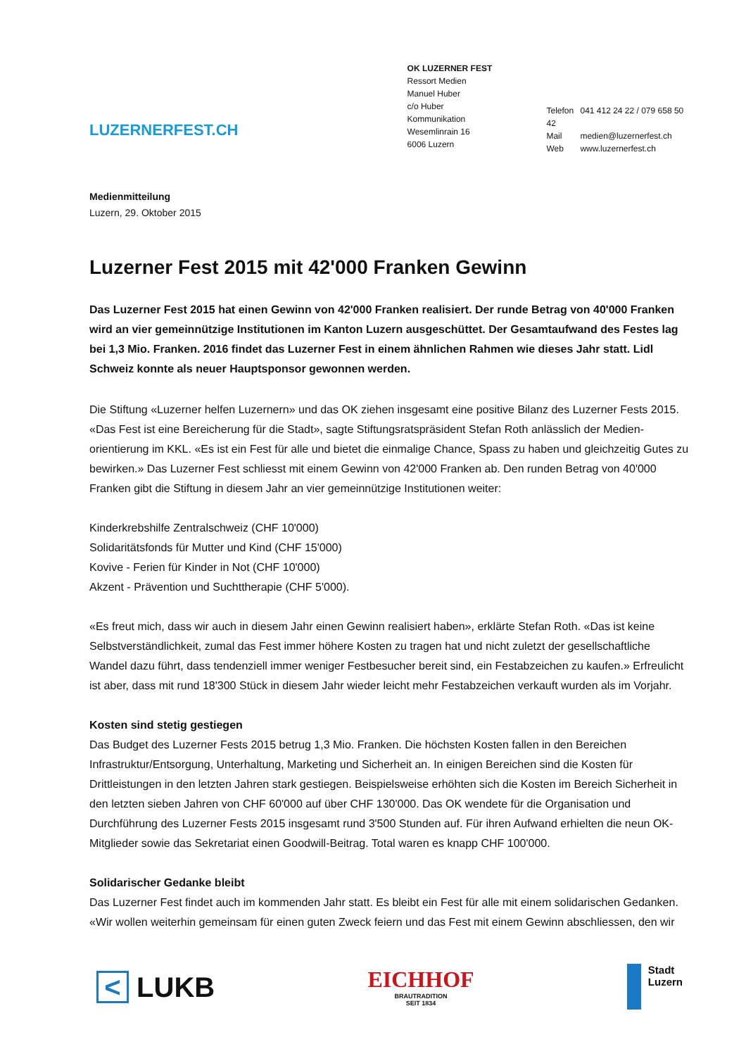LUZERNERFEST.CH
OK LUZERNER FEST
Ressort Medien
Manuel Huber
c/o Huber Kommunikation
Wesemlinrain 16
6006 Luzern
Telefon 041 412 24 22 / 079 658 50 42
Mail medien@luzernerfest.ch
Web www.luzernerfest.ch
Medienmitteilung
Luzern, 29. Oktober 2015
Luzerner Fest 2015 mit 42'000 Franken Gewinn
Das Luzerner Fest 2015 hat einen Gewinn von 42'000 Franken realisiert. Der runde Betrag von 40'000 Franken wird an vier gemeinnützige Institutionen im Kanton Luzern ausgeschüttet. Der Gesamtaufwand des Festes lag bei 1,3 Mio. Franken. 2016 findet das Luzerner Fest in einem ähnlichen Rahmen wie dieses Jahr statt. Lidl Schweiz konnte als neuer Hauptsponsor gewonnen werden.
Die Stiftung «Luzerner helfen Luzernern» und das OK ziehen insgesamt eine positive Bilanz des Luzerner Fests 2015. «Das Fest ist eine Bereicherung für die Stadt», sagte Stiftungsratspräsident Stefan Roth anlässlich der Medien-orientierung im KKL. «Es ist ein Fest für alle und bietet die einmalige Chance, Spass zu haben und gleichzeitig Gutes zu bewirken.» Das Luzerner Fest schliesst mit einem Gewinn von 42'000 Franken ab. Den runden Betrag von 40'000 Franken gibt die Stiftung in diesem Jahr an vier gemeinnützige Institutionen weiter:
Kinderkrebshilfe Zentralschweiz (CHF 10'000)
Solidaritätsfonds für Mutter und Kind (CHF 15'000)
Kovive - Ferien für Kinder in Not (CHF 10'000)
Akzent - Prävention und Suchttherapie (CHF 5'000).
«Es freut mich, dass wir auch in diesem Jahr einen Gewinn realisiert haben», erklärte Stefan Roth. «Das ist keine Selbstverständlichkeit, zumal das Fest immer höhere Kosten zu tragen hat und nicht zuletzt der gesellschaftliche Wandel dazu führt, dass tendenziell immer weniger Festbesucher bereit sind, ein Festabzeichen zu kaufen.» Erfreulicht ist aber, dass mit rund 18'300 Stück in diesem Jahr wieder leicht mehr Festabzeichen verkauft wurden als im Vorjahr.
Kosten sind stetig gestiegen
Das Budget des Luzerner Fests 2015 betrug 1,3 Mio. Franken. Die höchsten Kosten fallen in den Bereichen Infrastruktur/Entsorgung, Unterhaltung, Marketing und Sicherheit an. In einigen Bereichen sind die Kosten für Drittleistungen in den letzten Jahren stark gestiegen. Beispielsweise erhöhten sich die Kosten im Bereich Sicherheit in den letzten sieben Jahren von CHF 60'000 auf über CHF 130'000. Das OK wendete für die Organisation und Durchführung des Luzerner Fests 2015 insgesamt rund 3'500 Stunden auf. Für ihren Aufwand erhielten die neun OK-Mitglieder sowie das Sekretariat einen Goodwill-Beitrag. Total waren es knapp CHF 100'000.
Solidarischer Gedanke bleibt
Das Luzerner Fest findet auch im kommenden Jahr statt. Es bleibt ein Fest für alle mit einem solidarischen Gedanken. «Wir wollen weiterhin gemeinsam für einen guten Zweck feiern und das Fest mit einem Gewinn abschliessen, den wir
< LUKB
EICHHOF
BRAUTRADITION
SEIT 1834
Stadt
Luzern